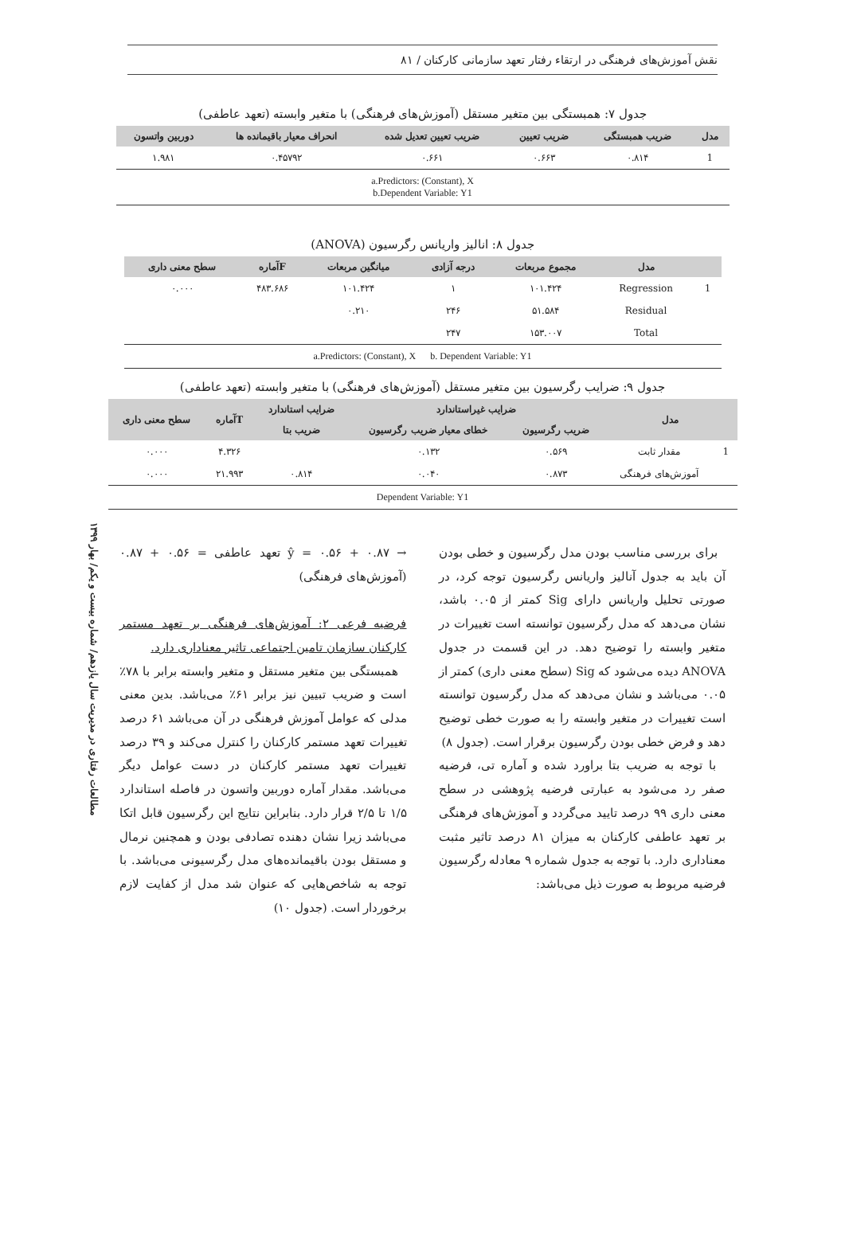نقش آموزش‌های فرهنگی در ارتقاء رفتار تعهد سازمانی کارکنان / ۸۱
جدول ۷: همبستگی بین متغیر مستقل (آموزش‌های فرهنگی) با متغیر وابسته (تعهد عاطفی)
| مدل | ضریب همبستگی | ضریب تعیین | ضریب تعیین تعدیل شده | انحراف معیار باقیمانده ها | دوربین واتسون |
| --- | --- | --- | --- | --- | --- |
| 1 | ۰.۸۱۴ | ۰.۶۶۳ | ۰.۶۶۱ | ۰.۴۵۷۹۲ | ۱.۹۸۱ |
| a.Predictors: (Constant), X b.Dependent Variable: Y1 | | | | | |
جدول ۸: انالیز واریانس رگرسیون (ANOVA)
| | مدل | مجموع مربعات | درجه آزادی | میانگین مربعات | Fآماره | سطح معنی داری |
| --- | --- | --- | --- | --- | --- | --- |
| 1 | Regression | ۱۰۱.۴۲۴ | ۱ | ۱۰۱.۴۲۴ | ۴۸۳.۶۸۶ | ۰.۰۰۰ |
| | Residual | ۵۱.۵۸۴ | ۲۴۶ | ۰.۲۱۰ | | |
| | Total | ۱۵۳.۰۰۷ | ۲۴۷ | | | |
| a.Predictors: (Constant), X b. Dependent Variable: Y1 | | | | | | |
جدول ۹: ضرایب رگرسیون بین متغیر مستقل (آموزش‌های فرهنگی) با متغیر وابسته (تعهد عاطفی)
| مدل | | ضرایب غیراستاندارد | | ضرایب استاندارد | Tآماره | سطح معنی داری |
| --- | --- | --- | --- | --- | --- | --- |
| | | ضریب رگرسیون | خطای معیار ضریب رگرسیون | ضریب بتا | | |
| 1 | مقدار ثابت | ۰.۵۶۹ | ۰.۱۳۲ | | ۴.۳۲۶ | ۰.۰۰۰ |
| | آموزش‌های فرهنگی | ۰.۸۷۳ | ۰.۰۴۰ | ۰.۸۱۴ | ۲۱.۹۹۳ | ۰.۰۰۰ |
| Dependent Variable: Y1 | | | | | | |
مطالعات رفتاری در مدیریت سال یازدهم/ شماره بیست و یکم/ بهار ۱۳۹۹
برای بررسی مناسب بودن مدل رگرسیون و خطی بودن آن باید به جدول آنالیز واریانس رگرسیون توجه کرد، در صورتی تحلیل واریانس دارای Sig کمتر از ۰.۰۵ باشد، نشان می‌دهد که مدل رگرسیون توانسته است تغییرات در متغیر وابسته را توضیح دهد. در این قسمت در جدول ANOVA دیده می‌شود که Sig (سطح معنی داری) کمتر از ۰.۰۵ می‌باشد و نشان می‌دهد که مدل رگرسیون توانسته است تغییرات در متغیر وابسته را به صورت خطی توضیح دهد و فرض خطی بودن رگرسیون برقرار است. (جدول ۸)
با توجه به ضریب بتا براورد شده و آماره تی، فرضیه صفر رد می‌شود به عبارتی فرضیه پژوهشی در سطح معنی داری ۹۹ درصد تایید می‌گردد و آموزش‌های فرهنگی بر تعهد عاطفی کارکنان به میزان ۸۱ درصد تاثیر مثبت معناداری دارد. با توجه به جدول شماره ۹ معادله رگرسیون فرضیه مربوط به صورت ذیل می‌باشد:
ŷ = ۰.۵۶ + ۰.۸۷ → تعهد عاطفی = ۰.۵۶ + ۰.۸۷ (آموزش‌های فرهنگی)
فرضیه فرعی ۲: آموزش‌های فرهنگی بر تعهد مستمر کارکنان سازمان تامین اجتماعی تاثیر معناداری دارد.
همبستگی بین متغیر مستقل و متغیر وابسته برابر با ۷۸٪ است و ضریب تبیین نیز برابر ۶۱٪ می‌باشد. بدین معنی مدلی که عوامل آموزش فرهنگی در آن می‌باشد ۶۱ درصد تغییرات تعهد مستمر کارکنان را کنترل می‌کند و ۳۹ درصد تغییرات تعهد مستمر کارکنان در دست عوامل دیگر می‌باشد. مقدار آماره دوربین واتسون در فاصله استاندارد ۱/۵ تا ۲/۵ قرار دارد. بنابراین نتایج این رگرسیون قابل اتکا می‌باشد زیرا نشان دهنده تصادفی بودن و همچنین نرمال و مستقل بودن باقیمانده‌های مدل رگرسیونی می‌باشد. با توجه به شاخص‌هایی که عنوان شد مدل از کفایت لازم برخوردار است. (جدول ۱۰)